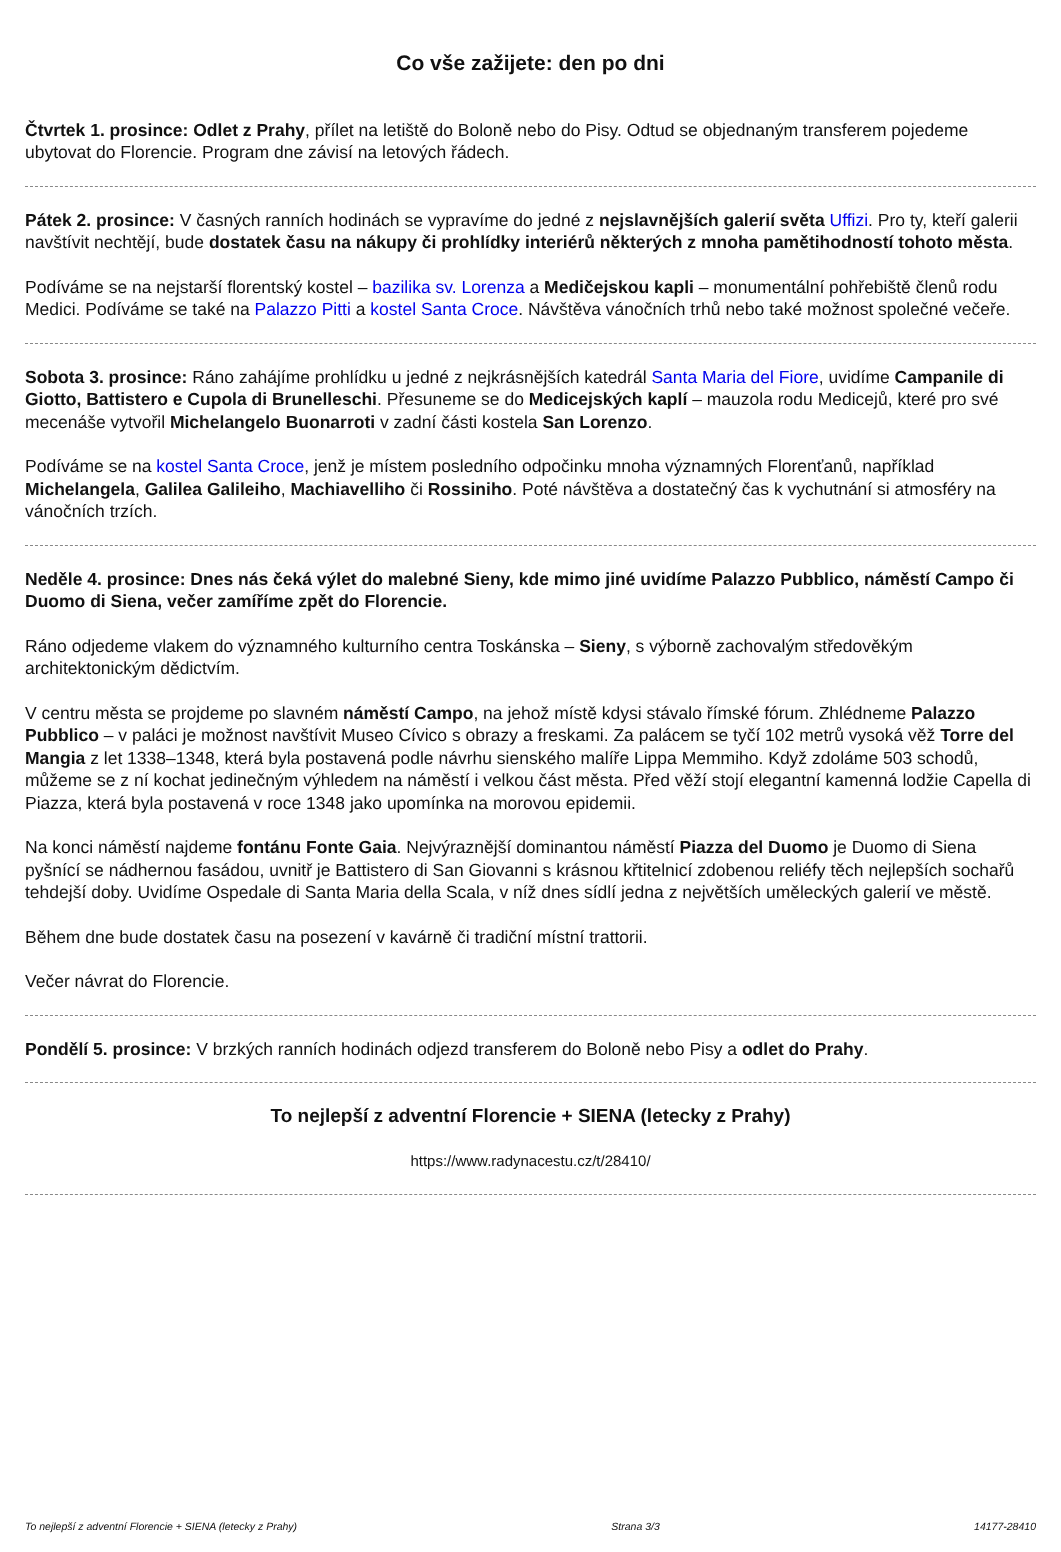Co vše zažijete: den po dni
Čtvrtek 1. prosince: Odlet z Prahy, přílet na letiště do Boloně nebo do Pisy. Odtud se objednaným transferem pojedeme ubytovat do Florencie. Program dne závisí na letových řádech.
Pátek 2. prosince: V časných ranních hodinách se vypravíme do jedné z nejslavnějších galerií světa Uffizi. Pro ty, kteří galerii navštívit nechtějí, bude dostatek času na nákupy či prohlídky interiérů některých z mnoha pamětihodností tohoto města.
Podíváme se na nejstarší florentský kostel – bazilika sv. Lorenza a Medičejskou kapli – monumentální pohřebiště členů rodu Medici. Podíváme se také na Palazzo Pitti a kostel Santa Croce. Návštěva vánočních trhů nebo také možnost společné večeře.
Sobota 3. prosince: Ráno zahájíme prohlídku u jedné z nejkrásnějších katedrál Santa Maria del Fiore, uvidíme Campanile di Giotto, Battistero e Cupola di Brunelleschi. Přesuneme se do Medicejských kaplí – mauzola rodu Medicejů, které pro své mecenáše vytvořil Michelangelo Buonarroti v zadní části kostela San Lorenzo.
Podíváme se na kostel Santa Croce, jenž je místem posledního odpočinku mnoha významných Florenťanů, například Michelangela, Galilea Galileiho, Machiavelliho či Rossiniho. Poté návštěva a dostatečný čas k vychutnání si atmosféry na vánočních trzích.
Neděle 4. prosince: Dnes nás čeká výlet do malebné Sieny, kde mimo jiné uvidíme Palazzo Pubblico, náměstí Campo či Duomo di Siena, večer zamíříme zpět do Florencie.
Ráno odjedeme vlakem do významného kulturního centra Toskánska – Sieny, s výborně zachovalým středověkým architektonickým dědictvím.
V centru města se projdeme po slavném náměstí Campo, na jehož místě kdysi stávalo římské fórum. Zhlédneme Palazzo Pubblico – v paláci je možnost navštívit Museo Cívico s obrazy a freskami. Za palácem se tyčí 102 metrů vysoká věž Torre del Mangia z let 1338–1348, která byla postavená podle návrhu sienského malíře Lippa Memmiho. Když zdoláme 503 schodů, můžeme se z ní kochat jedinečným výhledem na náměstí i velkou část města. Před věží stojí elegantní kamenná lodžie Capella di Piazza, která byla postavená v roce 1348 jako upomínka na morovou epidemii.
Na konci náměstí najdeme fontánu Fonte Gaia. Nejvýraznější dominantou náměstí Piazza del Duomo je Duomo di Siena pyšnící se nádhernou fasádou, uvnitř je Battistero di San Giovanni s krásnou křtitelnicí zdobenou reliéfy těch nejlepších sochařů tehdejší doby. Uvidíme Ospedale di Santa Maria della Scala, v níž dnes sídlí jedna z největších uměleckých galerií ve městě.
Během dne bude dostatek času na posezení v kavárně či tradiční místní trattorii.
Večer návrat do Florencie.
Pondělí 5. prosince: V brzkých ranních hodinách odjezd transferem do Boloně nebo Pisy a odlet do Prahy.
To nejlepší z adventní Florencie + SIENA (letecky z Prahy)
https://www.radynacestu.cz/t/28410/
To nejlepší z adventní Florencie + SIENA (letecky z Prahy) Strana 3/3 14177-28410